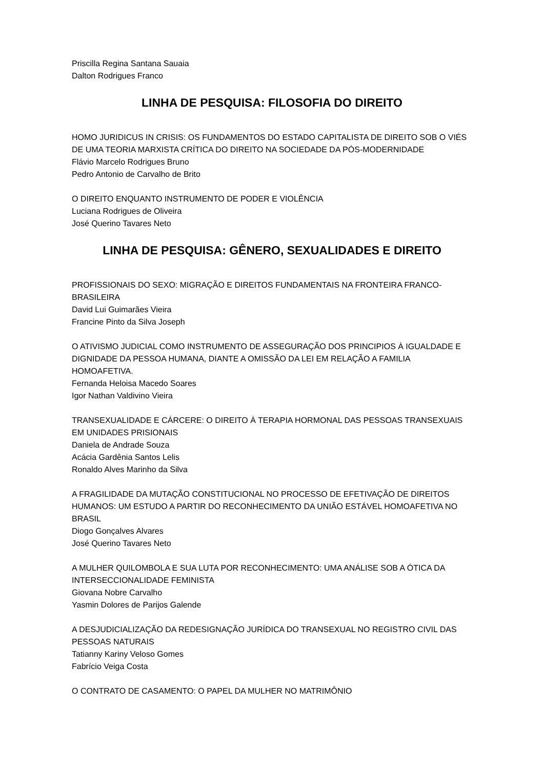Priscilla Regina Santana Sauaia
Dalton Rodrigues Franco
LINHA DE PESQUISA: FILOSOFIA DO DIREITO
HOMO JURIDICUS IN CRISIS: OS FUNDAMENTOS DO ESTADO CAPITALISTA DE DIREITO SOB O VIÉS DE UMA TEORIA MARXISTA CRÍTICA DO DIREITO NA SOCIEDADE DA PÓS-MODERNIDADE
Flávio Marcelo Rodrigues Bruno
Pedro Antonio de Carvalho de Brito
O DIREITO ENQUANTO INSTRUMENTO DE PODER E VIOLÊNCIA
Luciana Rodrigues de Oliveira
José Querino Tavares Neto
LINHA DE PESQUISA: GÊNERO, SEXUALIDADES E DIREITO
PROFISSIONAIS DO SEXO: MIGRAÇÃO E DIREITOS FUNDAMENTAIS NA FRONTEIRA FRANCO-BRASILEIRA
David Lui Guimarães Vieira
Francine Pinto da Silva Joseph
O ATIVISMO JUDICIAL COMO INSTRUMENTO DE ASSEGURAÇÃO DOS PRINCIPIOS À IGUALDADE E DIGNIDADE DA PESSOA HUMANA, DIANTE A OMISSÃO DA LEI EM RELAÇÃO A FAMILIA HOMOAFETIVA.
Fernanda Heloisa Macedo Soares
Igor Nathan Valdivino Vieira
TRANSEXUALIDADE E CÁRCERE: O DIREITO À TERAPIA HORMONAL DAS PESSOAS TRANSEXUAIS EM UNIDADES PRISIONAIS
Daniela de Andrade Souza
Acácia Gardênia Santos Lelis
Ronaldo Alves Marinho da Silva
A FRAGILIDADE DA MUTAÇÃO CONSTITUCIONAL NO PROCESSO DE EFETIVAÇÃO DE DIREITOS HUMANOS: UM ESTUDO A PARTIR DO RECONHECIMENTO DA UNIÃO ESTÁVEL HOMOAFETIVA NO BRASIL
Diogo Gonçalves Alvares
José Querino Tavares Neto
A MULHER QUILOMBOLA E SUA LUTA POR RECONHECIMENTO: UMA ANÁLISE SOB A ÓTICA DA INTERSECCIONALIDADE FEMINISTA
Giovana Nobre Carvalho
Yasmin Dolores de Parijos Galende
A DESJUDICIALIZAÇÃO DA REDESIGNAÇÃO JURÍDICA DO TRANSEXUAL NO REGISTRO CIVIL DAS PESSOAS NATURAIS
Tatianny Kariny Veloso Gomes
Fabrício Veiga Costa
O CONTRATO DE CASAMENTO: O PAPEL DA MULHER NO MATRIMÔNIO